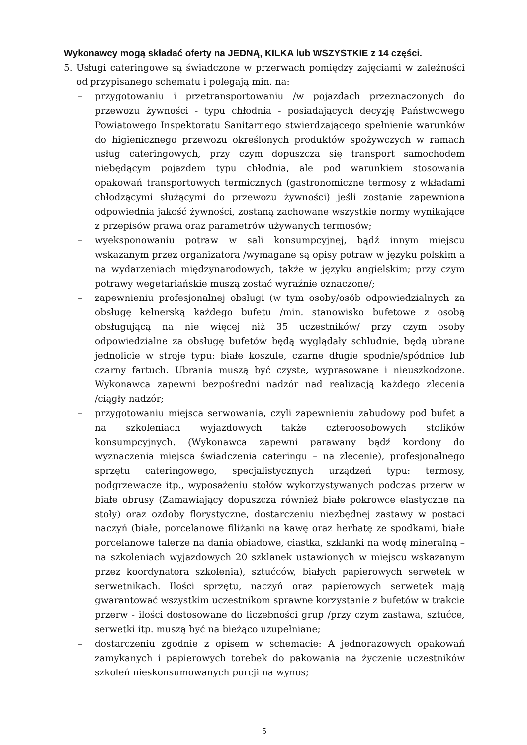Wykonawcy mogą składać oferty na JEDNĄ, KILKA lub WSZYSTKIE z 14 części.
5. Usługi cateringowe są świadczone w przerwach pomiędzy zajęciami w zależności od przypisanego schematu i polegają min. na:
– przygotowaniu i przetransportowaniu /w pojazdach przeznaczonych do przewozu żywności - typu chłodnia - posiadających decyzję Państwowego Powiatowego Inspektoratu Sanitarnego stwierdzającego spełnienie warunków do higienicznego przewozu określonych produktów spożywczych w ramach usług cateringowych, przy czym dopuszcza się transport samochodem niebędącym pojazdem typu chłodnia, ale pod warunkiem stosowania opakowań transportowych termicznych (gastronomiczne termosy z wkładami chłodzącymi służącymi do przewozu żywności) jeśli zostanie zapewniona odpowiednia jakość żywności, zostaną zachowane wszystkie normy wynikające z przepisów prawa oraz parametrów używanych termosów;
– wyeksponowaniu potraw w sali konsumpcyjnej, bądź innym miejscu wskazanym przez organizatora /wymagane są opisy potraw w języku polskim a na wydarzeniach międzynarodowych, także w języku angielskim; przy czym potrawy wegetariańskie muszą zostać wyraźnie oznaczone/;
– zapewnieniu profesjonalnej obsługi (w tym osoby/osób odpowiedzialnych za obsługę kelnerską każdego bufetu /min. stanowisko bufetowe z osobą obsługującą na nie więcej niż 35 uczestników/ przy czym osoby odpowiedzialne za obsługę bufetów będą wyglądały schludnie, będą ubrane jednolicie w stroje typu: białe koszule, czarne długie spodnie/spódnice lub czarny fartuch. Ubrania muszą być czyste, wyprasowane i nieuszkodzone. Wykonawca zapewni bezpośredni nadzór nad realizacją każdego zlecenia /ciągły nadzór;
– przygotowaniu miejsca serwowania, czyli zapewnieniu zabudowy pod bufet a na szkoleniach wyjazdowych także czteroosobowych stolików konsumpcyjnych. (Wykonawca zapewni parawany bądź kordony do wyznaczenia miejsca świadczenia cateringu – na zlecenie), profesjonalnego sprzętu cateringowego, specjalistycznych urządzeń typu: termosy, podgrzewacze itp., wyposażeniu stołów wykorzystywanych podczas przerw w białe obrusy (Zamawiający dopuszcza również białe pokrowce elastyczne na stoły) oraz ozdoby florystyczne, dostarczeniu niezbędnej zastawy w postaci naczyń (białe, porcelanowe filiżanki na kawę oraz herbatę ze spodkami, białe porcelanowe talerze na dania obiadowe, ciastka, szklanki na wodę mineralną – na szkoleniach wyjazdowych 20 szklanek ustawionych w miejscu wskazanym przez koordynatora szkolenia), sztućców, białych papierowych serwetek w serwetnikach. Ilości sprzętu, naczyń oraz papierowych serwetek mają gwarantować wszystkim uczestnikom sprawne korzystanie z bufetów w trakcie przerw - ilości dostosowane do liczebności grup /przy czym zastawa, sztućce, serwetki itp. muszą być na bieżąco uzupełniane;
– dostarczeniu zgodnie z opisem w schemacie: A jednorazowych opakowań zamykanych i papierowych torebek do pakowania na życzenie uczestników szkoleń nieskonsumowanych porcji na wynos;
5